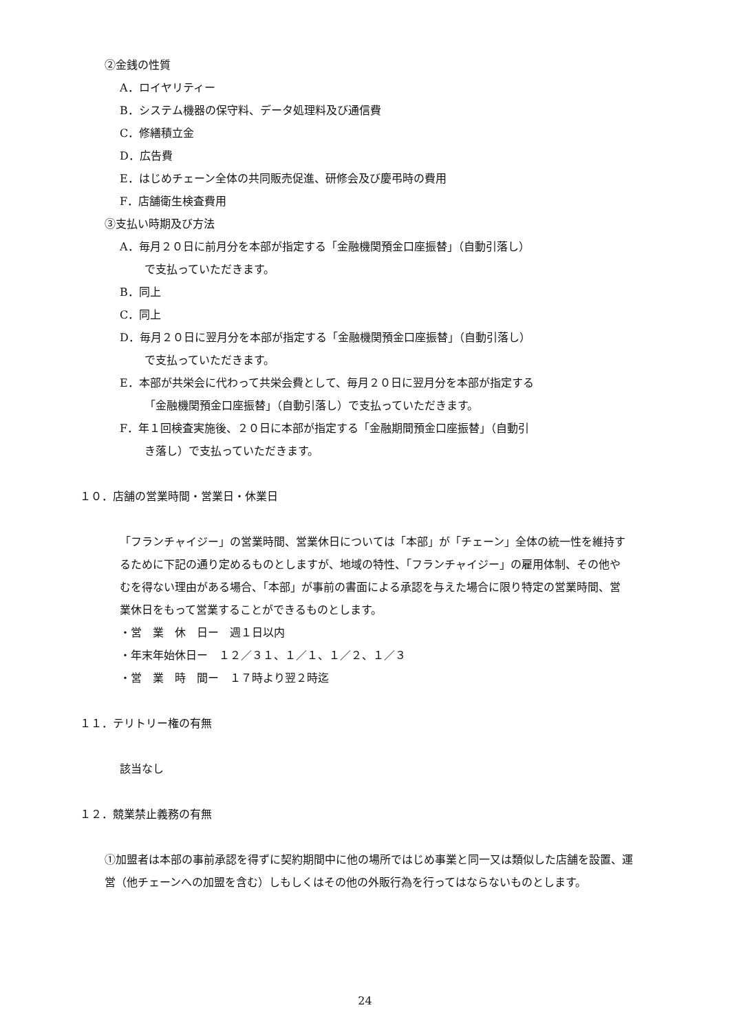②金銭の性質
A．ロイヤリティー
B．システム機器の保守料、データ処理料及び通信費
C．修繕積立金
D．広告費
E．はじめチェーン全体の共同販売促進、研修会及び慶弔時の費用
F．店舗衛生検査費用
③支払い時期及び方法
A．毎月２０日に前月分を本部が指定する「金融機関預金口座振替」（自動引落し）
で支払っていただきます。
B．同上
C．同上
D．毎月２０日に翌月分を本部が指定する「金融機関預金口座振替」（自動引落し）
で支払っていただきます。
E．本部が共栄会に代わって共栄会費として、毎月２０日に翌月分を本部が指定する
「金融機関預金口座振替」（自動引落し）で支払っていただきます。
F．年１回検査実施後、２０日に本部が指定する「金融期間預金口座振替」（自動引
き落し）で支払っていただきます。
１０．店舗の営業時間・営業日・休業日
「フランチャイジー」の営業時間、営業休日については「本部」が「チェーン」全体の統一性を維持するために下記の通り定めるものとしますが、地域の特性、「フランチャイジー」の雇用体制、その他やむを得ない理由がある場合、「本部」が事前の書面による承認を与えた場合に限り特定の営業時間、営業休日をもって営業することができるものとします。
・営　業　休　日ー　週１日以内
・年末年始休日ー　１２／３１、１／１、１／２、１／３
・営　業　時　間ー　１７時より翌２時迄
１１．テリトリー権の有無
該当なし
１２．競業禁止義務の有無
①加盟者は本部の事前承認を得ずに契約期間中に他の場所ではじめ事業と同一又は類似した店舗を設置、運営（他チェーンへの加盟を含む）しもしくはその他の外販行為を行ってはならないものとします。
24